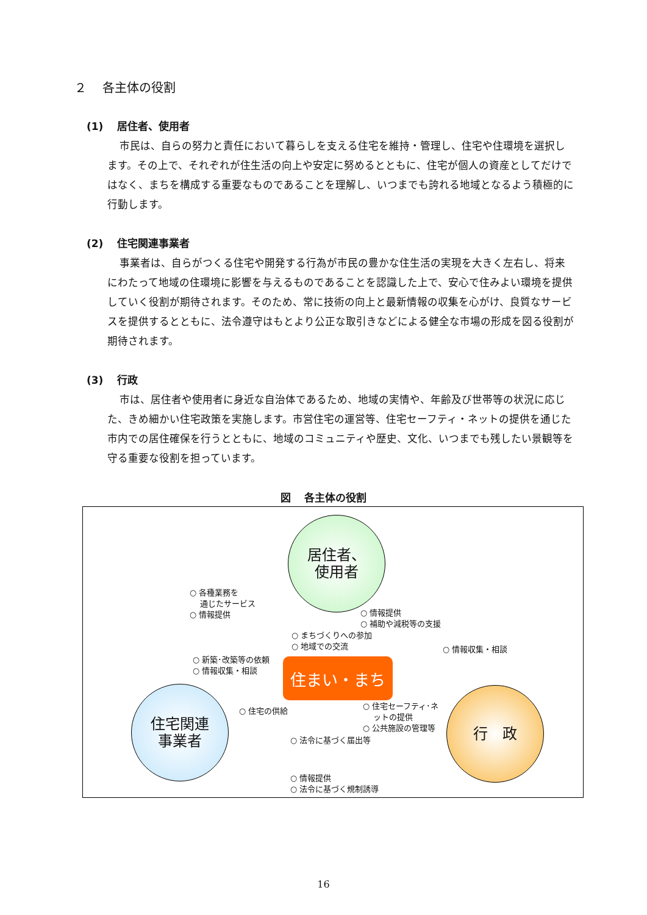２　 各主体の役割
(1)　 居住者、使用者
市民は、自らの努力と責任において暮らしを支える住宅を維持・管理し、住宅や住環境を選択します。その上で、それぞれが住生活の向上や安定に努めるとともに、住宅が個人の資産としてだけではなく、まちを構成する重要なものであることを理解し、いつまでも誇れる地域となるよう積極的に行動します。
(2)　 住宅関連事業者
事業者は、自らがつくる住宅や開発する行為が市民の豊かな住生活の実現を大きく左右し、将来にわたって地域の住環境に影響を与えるものであることを認識した上で、安心で住みよい環境を提供していく役割が期待されます。そのため、常に技術の向上と最新情報の収集を心がけ、良質なサービスを提供するとともに、法令遵守はもとより公正な取引きなどによる健全な市場の形成を図る役割が期待されます。
(3)　 行政
市は、居住者や使用者に身近な自治体であるため、地域の実情や、年齢及び世帯等の状況に応じた、きめ細かい住宅政策を実施します。市営住宅の運営等、住宅セーフティ・ネットの提供を通じた市内での居住確保を行うとともに、地域のコミュニティや歴史、文化、いつまでも残したい景観等を守る重要な役割を担っています。
図　 各主体の役割
居住者、
使用者
住宅関連
事業者
行　政
住まい・まち
○ 各種業務を
　 通じたサービス
○ 情報提供
○ 情報提供
○ 補助や減税等の支援
○ まちづくりへの参加
○ 地域での交流
○ 情報収集・相談
○ 新築･改築等の依頼
○ 情報収集・相談
○ 住宅の供給
○ 住宅セーフティ･ネ
　 ットの提供
○ 公共施設の管理等
○ 法令に基づく届出等
○ 情報提供
○ 法令に基づく規制誘導
16